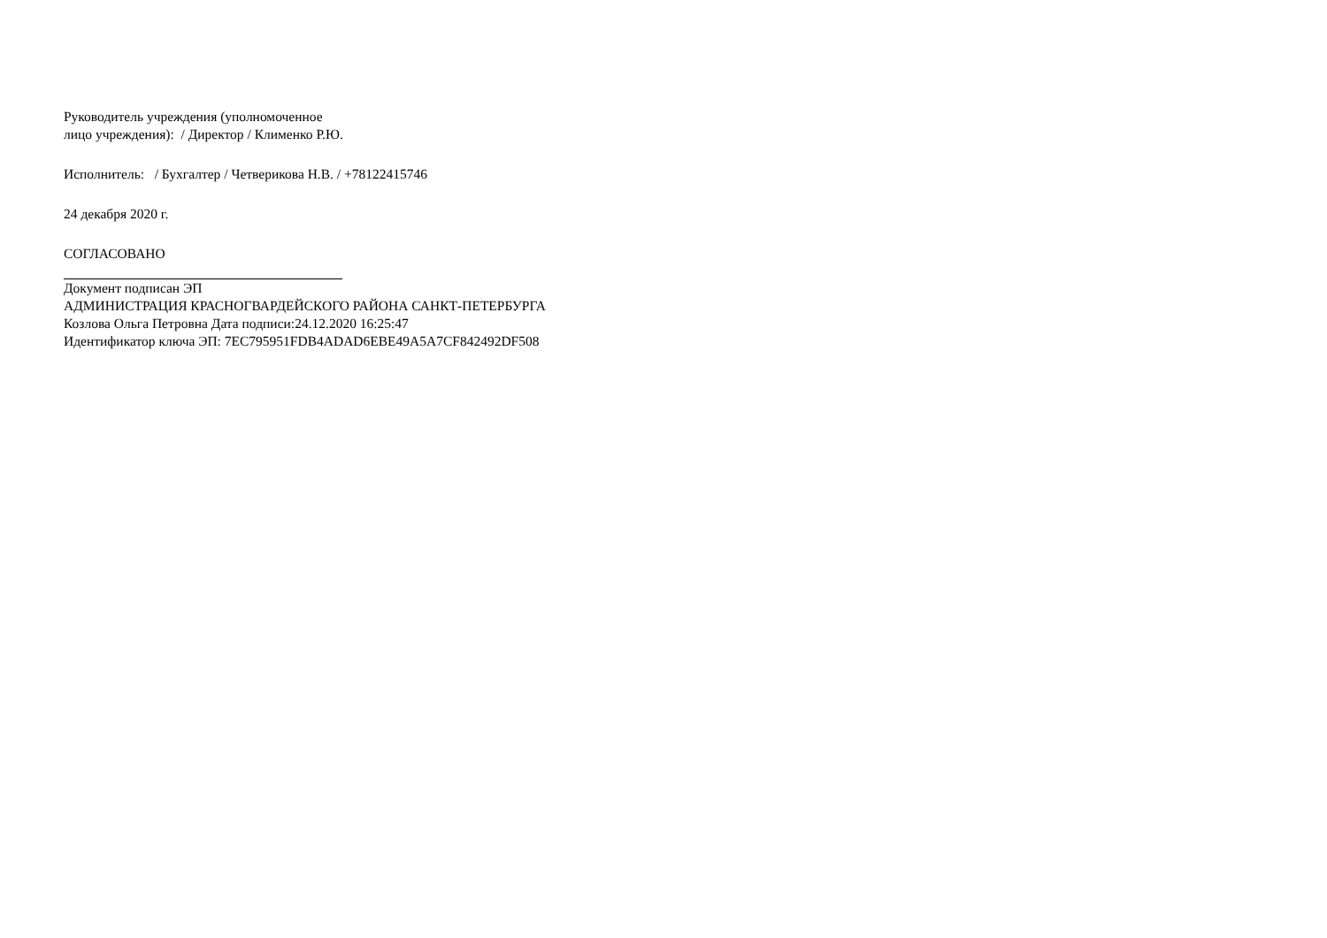Руководитель учреждения (уполномоченное
лицо учреждения): / Директор / Клименко Р.Ю.
Исполнитель: / Бухгалтер / Четверикова Н.В. / +78122415746
24 декабря 2020 г.
СОГЛАСОВАНО
Документ подписан ЭП
АДМИНИСТРАЦИЯ КРАСНОГВАРДЕЙСКОГО РАЙОНА САНКТ-ПЕТЕРБУРГА
Козлова Ольга Петровна Дата подписи:24.12.2020 16:25:47
Идентификатор ключа ЭП: 7EC795951FDB4ADAD6EBE49A5A7CF842492DF508